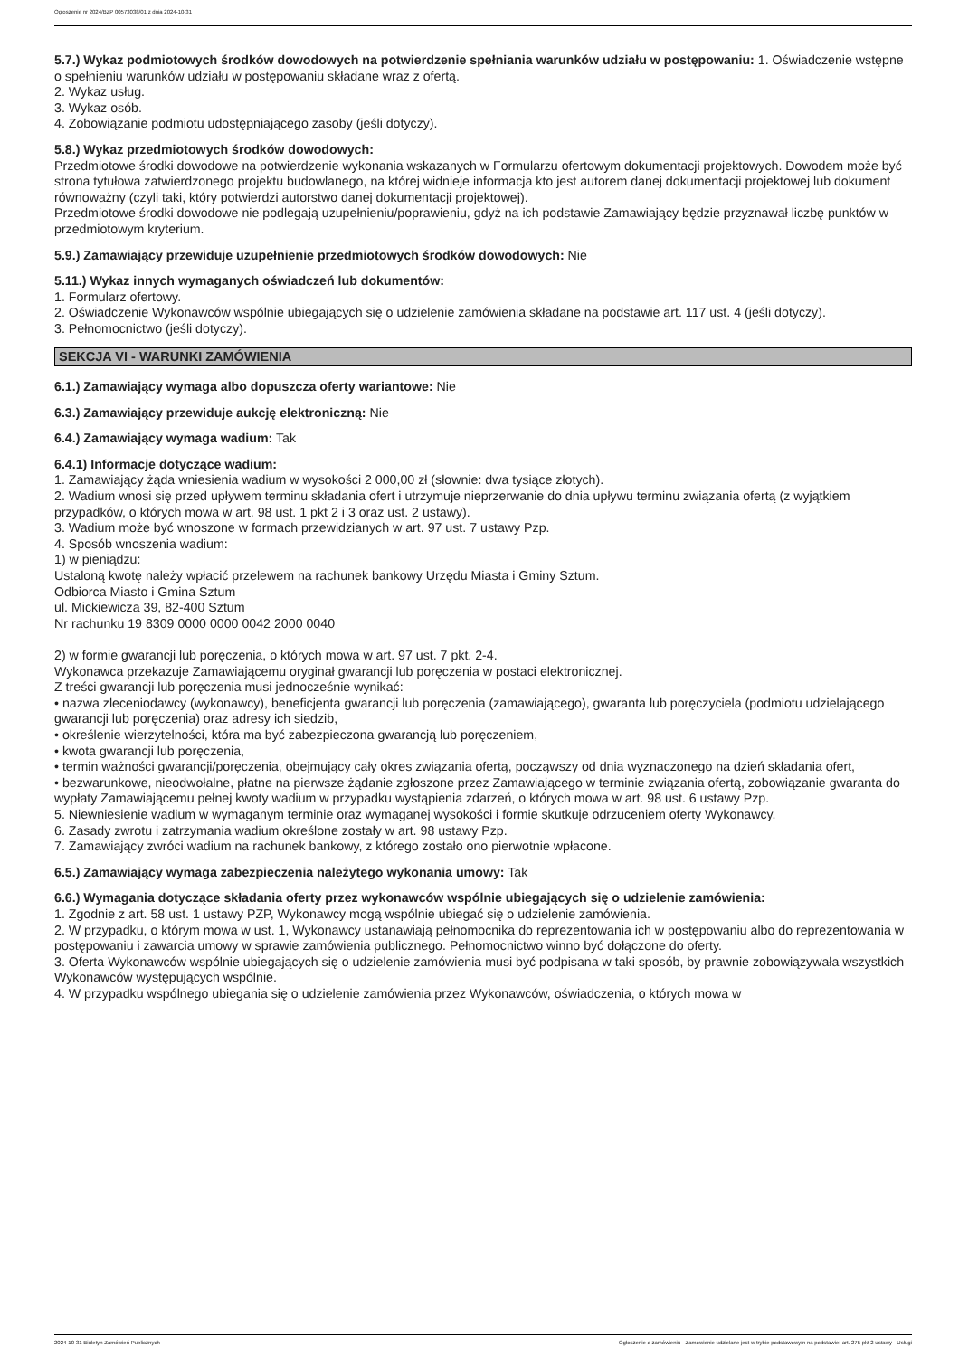Ogłoszenie nr 2024/BZP 00573038/01 z dnia 2024-10-31
5.7.) Wykaz podmiotowych środków dowodowych na potwierdzenie spełniania warunków udziału w postępowaniu: 1. Oświadczenie wstępne o spełnieniu warunków udziału w postępowaniu składane wraz z ofertą.
2. Wykaz usług.
3. Wykaz osób.
4. Zobowiązanie podmiotu udostępniającego zasoby (jeśli dotyczy).
5.8.) Wykaz przedmiotowych środków dowodowych:
Przedmiotowe środki dowodowe na potwierdzenie wykonania wskazanych w Formularzu ofertowym dokumentacji projektowych. Dowodem może być strona tytułowa zatwierdzonego projektu budowlanego, na której widnieje informacja kto jest autorem danej dokumentacji projektowej lub dokument równoważny (czyli taki, który potwierdzi autorstwo danej dokumentacji projektowej).
Przedmiotowe środki dowodowe nie podlegają uzupełnieniu/poprawieniu, gdyż na ich podstawie Zamawiający będzie przyznawał liczbę punktów w przedmiotowym kryterium.
5.9.) Zamawiający przewiduje uzupełnienie przedmiotowych środków dowodowych: Nie
5.11.) Wykaz innych wymaganych oświadczeń lub dokumentów:
1. Formularz ofertowy.
2. Oświadczenie Wykonawców wspólnie ubiegających się o udzielenie zamówienia składane na podstawie art. 117 ust. 4 (jeśli dotyczy).
3. Pełnomocnictwo (jeśli dotyczy).
SEKCJA VI - WARUNKI ZAMÓWIENIA
6.1.) Zamawiający wymaga albo dopuszcza oferty wariantowe: Nie
6.3.) Zamawiający przewiduje aukcję elektroniczną: Nie
6.4.) Zamawiający wymaga wadium: Tak
6.4.1) Informacje dotyczące wadium:
1. Zamawiający żąda wniesienia wadium w wysokości 2 000,00 zł (słownie: dwa tysiące złotych).
2. Wadium wnosi się przed upływem terminu składania ofert i utrzymuje nieprzerwanie do dnia upływu terminu związania ofertą (z wyjątkiem przypadków, o których mowa w art. 98 ust. 1 pkt 2 i 3 oraz ust. 2 ustawy).
3. Wadium może być wnoszone w formach przewidzianych w art. 97 ust. 7 ustawy Pzp.
4. Sposób wnoszenia wadium:
1) w pieniądzu:
Ustaloną kwotę należy wpłacić przelewem na rachunek bankowy Urzędu Miasta i Gminy Sztum.
Odbiorca Miasto i Gmina Sztum
ul. Mickiewicza 39, 82-400 Sztum
Nr rachunku 19 8309 0000 0000 0042 2000 0040
2) w formie gwarancji lub poręczenia, o których mowa w art. 97 ust. 7 pkt. 2-4.
Wykonawca przekazuje Zamawiającemu oryginał gwarancji lub poręczenia w postaci elektronicznej.
Z treści gwarancji lub poręczenia musi jednocześnie wynikać:
• nazwa zleceniodawcy (wykonawcy), beneficjenta gwarancji lub poręczenia (zamawiającego), gwaranta lub poręczyciela (podmiotu udzielającego gwarancji lub poręczenia) oraz adresy ich siedzib,
• określenie wierzytelności, która ma być zabezpieczona gwarancją lub poręczeniem,
• kwota gwarancji lub poręczenia,
• termin ważności gwarancji/poręczenia, obejmujący cały okres związania ofertą, począwszy od dnia wyznaczonego na dzień składania ofert,
• bezwarunkowe, nieodwołalne, płatne na pierwsze żądanie zgłoszone przez Zamawiającego w terminie związania ofertą, zobowiązanie gwaranta do wypłaty Zamawiającemu pełnej kwoty wadium w przypadku wystąpienia zdarzeń, o których mowa w art. 98 ust. 6 ustawy Pzp.
5. Niewniesienie wadium w wymaganym terminie oraz wymaganej wysokości i formie skutkuje odrzuceniem oferty Wykonawcy.
6. Zasady zwrotu i zatrzymania wadium określone zostały w art. 98 ustawy Pzp.
7. Zamawiający zwróci wadium na rachunek bankowy, z którego zostało ono pierwotnie wpłacone.
6.5.) Zamawiający wymaga zabezpieczenia należytego wykonania umowy: Tak
6.6.) Wymagania dotyczące składania oferty przez wykonawców wspólnie ubiegających się o udzielenie zamówienia:
1. Zgodnie z art. 58 ust. 1 ustawy PZP, Wykonawcy mogą wspólnie ubiegać się o udzielenie zamówienia.
2. W przypadku, o którym mowa w ust. 1, Wykonawcy ustanawiają pełnomocnika do reprezentowania ich w postępowaniu albo do reprezentowania w postępowaniu i zawarcia umowy w sprawie zamówienia publicznego. Pełnomocnictwo winno być dołączone do oferty.
3. Oferta Wykonawców wspólnie ubiegających się o udzielenie zamówienia musi być podpisana w taki sposób, by prawnie zobowiązywała wszystkich Wykonawców występujących wspólnie.
4. W przypadku wspólnego ubiegania się o udzielenie zamówienia przez Wykonawców, oświadczenia, o których mowa w
2024-10-31 Biuletyn Zamówień Publicznych Ogłoszenie o zamówieniu - Zamówienie udzielane jest w trybie podstawowym na podstawie: art. 275 pkt 2 ustawy - Usługi